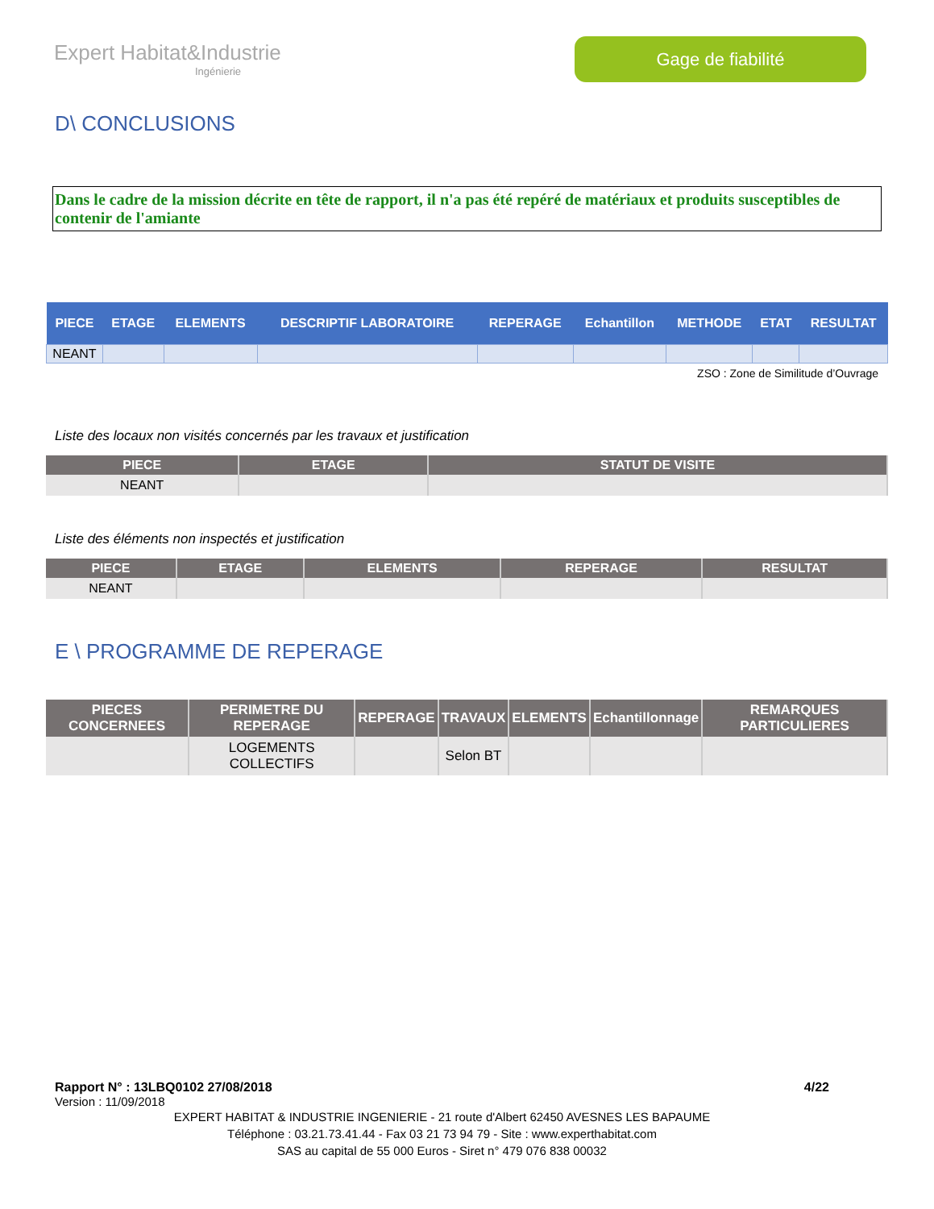Expert Habitat&Industrie
Ingénierie
Gage de fiabilité
D\ CONCLUSIONS
Dans le cadre de la mission décrite en tête de rapport, il n'a pas été repéré de matériaux et produits susceptibles de contenir de l'amiante
| PIECE | ETAGE | ELEMENTS | DESCRIPTIF LABORATOIRE | REPERAGE | Echantillon | METHODE | ETAT | RESULTAT |
| --- | --- | --- | --- | --- | --- | --- | --- | --- |
| NEANT | | | | | | | | |
ZSO : Zone de Similitude d’Ouvrage
Liste des locaux non visités concernés par les travaux et justification
| PIECE | ETAGE | STATUT DE VISITE |
| --- | --- | --- |
| NEANT | | |
Liste des éléments non inspectés et justification
| PIECE | ETAGE | ELEMENTS | REPERAGE | RESULTAT |
| --- | --- | --- | --- | --- |
| NEANT | | | | |
E \ PROGRAMME DE REPERAGE
| PIECES CONCERNEES | PERIMETRE DU REPERAGE | REPERAGE | TRAVAUX | ELEMENTS | Echantillonnage | REMARQUES PARTICULIERES |
| --- | --- | --- | --- | --- | --- | --- |
| | LOGEMENTS COLLECTIFS | | Selon BT | | | |
Rapport N° : 13LBQ0102 27/08/2018 4/22
Version : 11/09/2018
EXPERT HABITAT & INDUSTRIE INGENIERIE - 21 route d'Albert 62450 AVESNES LES BAPAUME
Téléphone : 03.21.73.41.44 - Fax 03 21 73 94 79 - Site : www.experthabitat.com
SAS au capital de 55 000 Euros - Siret n° 479 076 838 00032